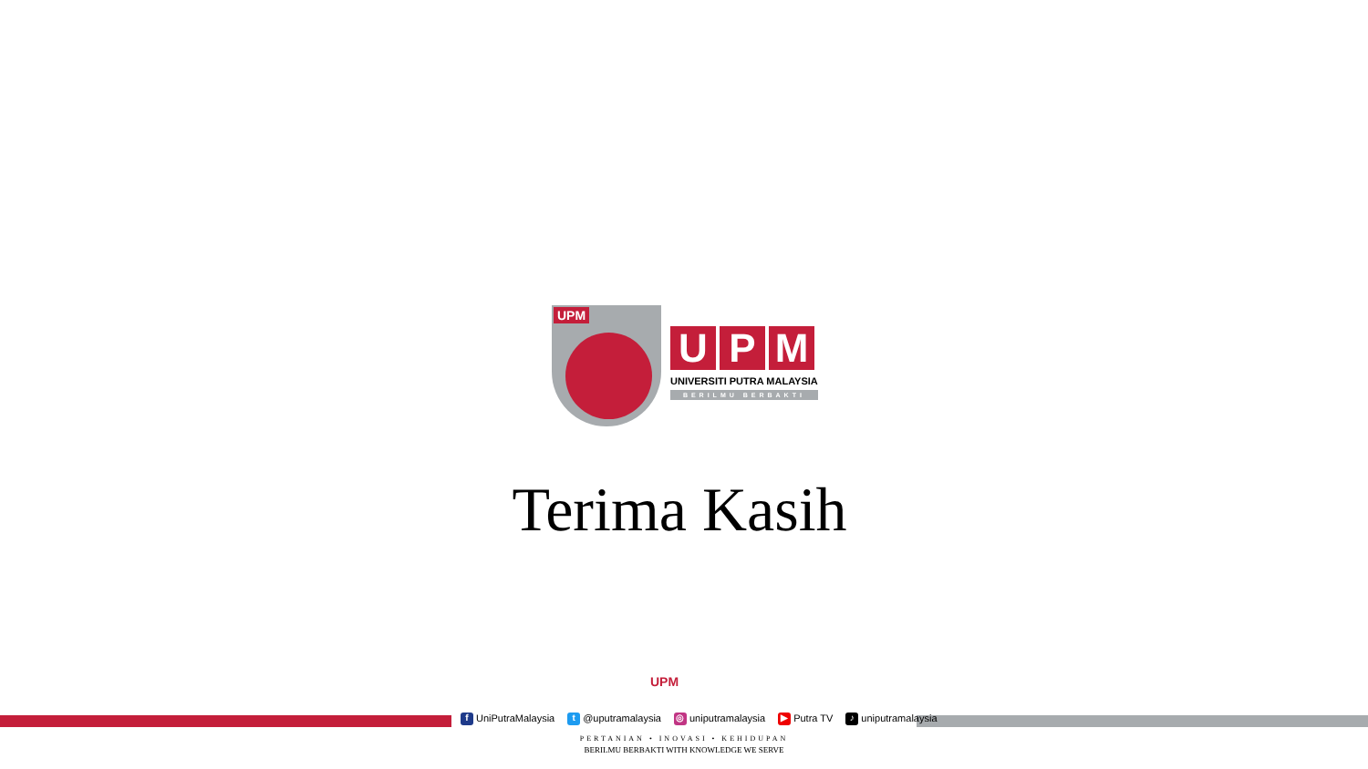UPM
U P M
UNIVERSITI PUTRA MALAYSIA
BERILMU BERBAKTI
Terima Kasih
UPM
f UniPutraMalaysia t @uputramalaysia ◎ uniputramalaysia ▶ Putra TV ♪ uniputramalaysia
PERTANIAN • INOVASI • KEHIDUPAN
BERILMU BERBAKTI WITH KNOWLEDGE WE SERVE